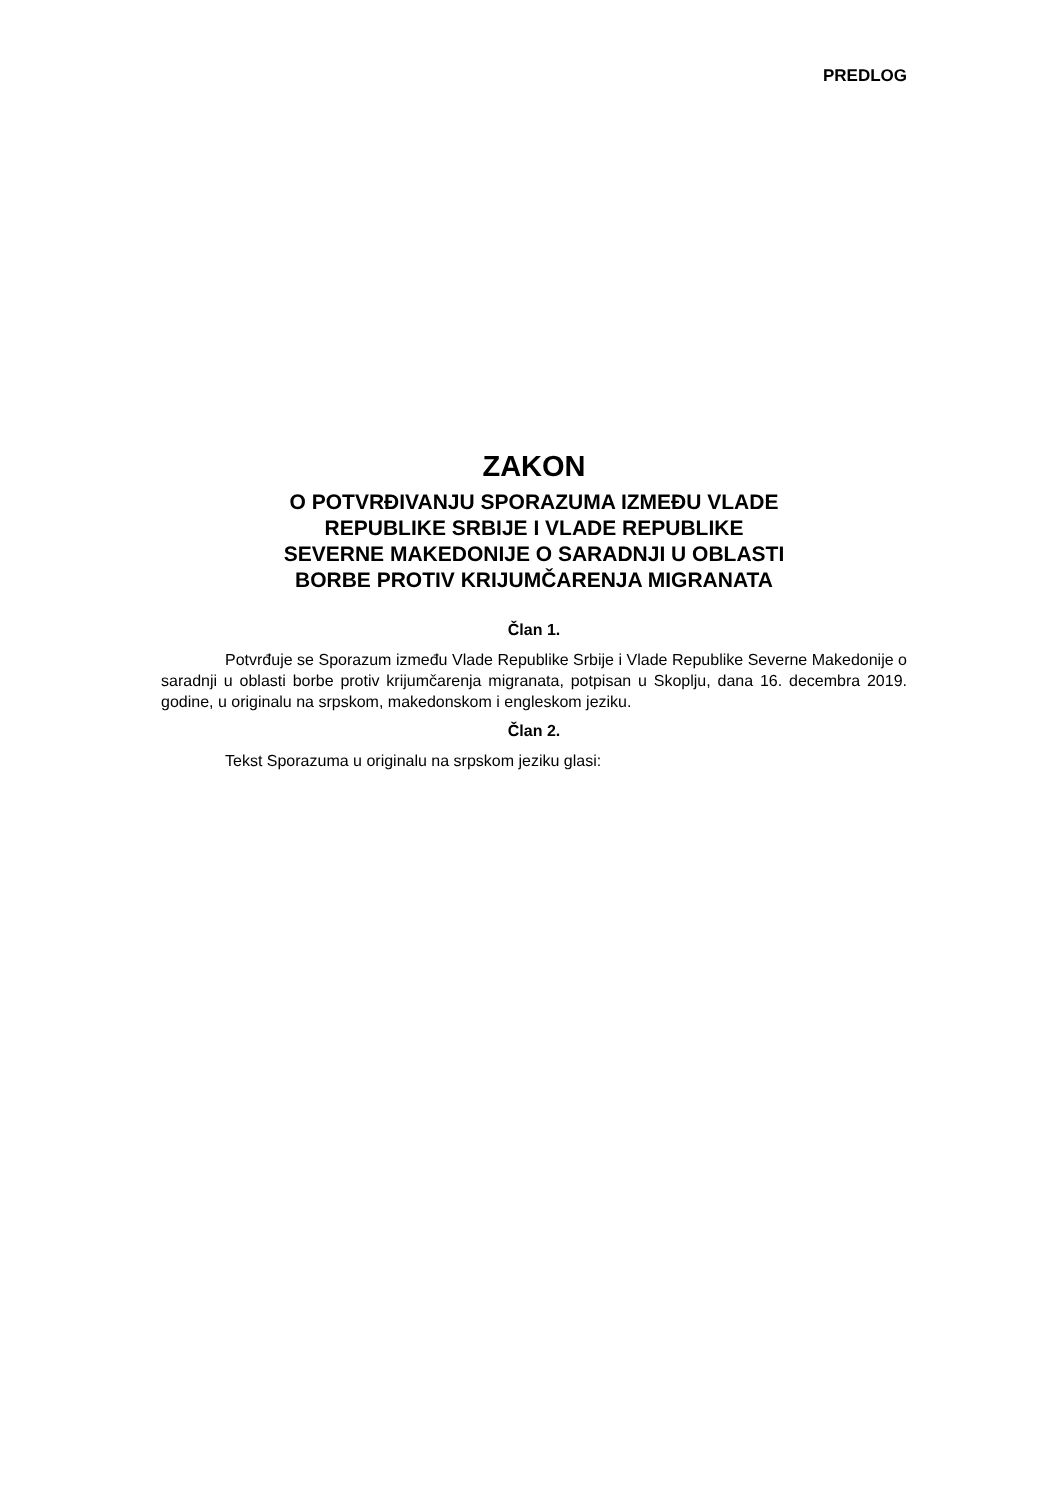PREDLOG
ZAKON
O POTVRĐIVANJU SPORAZUMA IZMEĐU VLADE
REPUBLIKE SRBIJE I VLADE REPUBLIKE
SEVERNE MAKEDONIJE O SARADNJI U OBLASTI
BORBE PROTIV KRIJUMČARENJA MIGRANATA
Član 1.
Potvrđuje se Sporazum između Vlade Republike Srbije i Vlade Republike Severne Makedonije o saradnji u oblasti borbe protiv krijumčarenja migranata, potpisan u Skoplju, dana 16. decembra 2019. godine, u originalu na srpskom, makedonskom i engleskom jeziku.
Član 2.
Tekst Sporazuma u originalu na srpskom jeziku glasi: